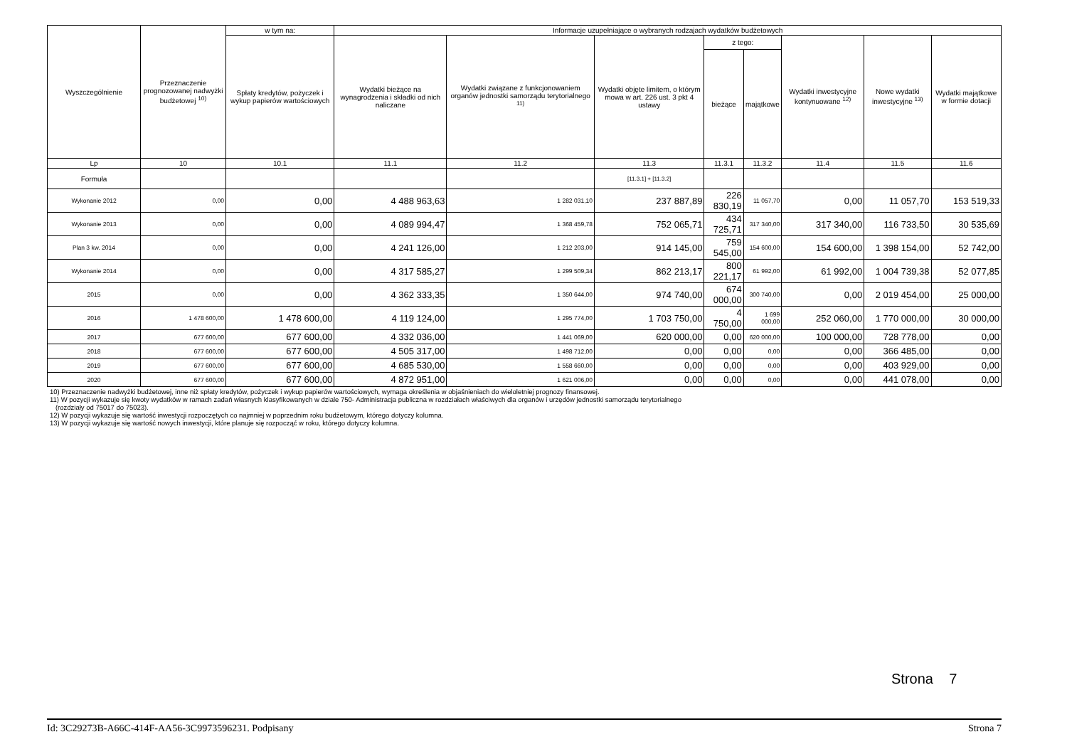| Wyszczególnienie | Przeznaczenie prognozowanej nadwyżki budżetowej <sup>10)</sup> | w tym na: | Informacje uzupełniające o wybranych rodzajach wydatków budżetowych | | | | | | | |
| --- | --- | --- | --- | --- | --- | --- | --- | --- | --- | --- |
| | | Spłaty kredytów, pożyczek i wykup papierów wartościowych | Wydatki bieżące na wynagrodzenia i składki od nich naliczane | Wydatki związane z funkcjonowaniem organów jednostki samorządu terytorialnego <sup>11)</sup> | Wydatki objęte limitem, o którym mowa w art. 226 ust. 3 pkt 4 ustawy | z tego: | | Wydatki inwestycyjne kontynuowane <sup>12)</sup> | Nowe wydatki inwestycyjne <sup>13)</sup> | Wydatki majątkowe w formie dotacji |
| | | | | | | bieżące | majątkowe | | | |
| Lp | 10 | 10.1 | 11.1 | 11.2 | 11.3 | 11.3.1 | 11.3.2 | 11.4 | 11.5 | 11.6 |
| Formuła | | | | | [11.3.1] + [11.3.2] | | | | | |
| Wykonanie 2012 | 0,00 | 0,00 | 4 488 963,63 | 1 282 031,10 | 237 887,89 | 226 830,19 | 11 057,70 | 0,00 | 11 057,70 | 153 519,33 |
| Wykonanie 2013 | 0,00 | 0,00 | 4 089 994,47 | 1 368 459,78 | 752 065,71 | 434 725,71 | 317 340,00 | 317 340,00 | 116 733,50 | 30 535,69 |
| Plan 3 kw. 2014 | 0,00 | 0,00 | 4 241 126,00 | 1 212 203,00 | 914 145,00 | 759 545,00 | 154 600,00 | 154 600,00 | 1 398 154,00 | 52 742,00 |
| Wykonanie 2014 | 0,00 | 0,00 | 4 317 585,27 | 1 299 509,34 | 862 213,17 | 800 221,17 | 61 992,00 | 61 992,00 | 1 004 739,38 | 52 077,85 |
| 2015 | 0,00 | 0,00 | 4 362 333,35 | 1 350 644,00 | 974 740,00 | 674 000,00 | 300 740,00 | 0,00 | 2 019 454,00 | 25 000,00 |
| 2016 | 1 478 600,00 | 1 478 600,00 | 4 119 124,00 | 1 295 774,00 | 1 703 750,00 | 4 750,00 | 1 699 000,00 | 252 060,00 | 1 770 000,00 | 30 000,00 |
| 2017 | 677 600,00 | 677 600,00 | 4 332 036,00 | 1 441 069,00 | 620 000,00 | 0,00 | 620 000,00 | 100 000,00 | 728 778,00 | 0,00 |
| 2018 | 677 600,00 | 677 600,00 | 4 505 317,00 | 1 498 712,00 | 0,00 | 0,00 | 0,00 | 0,00 | 366 485,00 | 0,00 |
| 2019 | 677 600,00 | 677 600,00 | 4 685 530,00 | 1 558 660,00 | 0,00 | 0,00 | 0,00 | 0,00 | 403 929,00 | 0,00 |
| 2020 | 677 600,00 | 677 600,00 | 4 872 951,00 | 1 621 006,00 | 0,00 | 0,00 | 0,00 | 0,00 | 441 078,00 | 0,00 |
10) Przeznaczenie nadwyżki budżetowej, inne niż spłaty kredytów, pożyczek i wykup papierów wartościowych, wymaga określenia w objaśnieniach do wieloletniej prognozy finansowej.
11) W pozycji wykazuje się kwoty wydatków w ramach zadań własnych klasyfikowanych w dziale 750- Administracja publiczna w rozdziałach właściwych dla organów i urzędów jednostki samorządu terytorialnego
(rozdziały od 75017 do 75023).
12) W pozycji wykazuje się wartość inwestycji rozpoczętych co najmniej w poprzednim roku budżetowym, którego dotyczy kolumna.
13) W pozycji wykazuje się wartość nowych inwestycji, które planuje się rozpocząć w roku, którego dotyczy kolumna.
Strona 7
Id: 3C29273B-A66C-414F-AA56-3C9973596231. Podpisany Strona 7